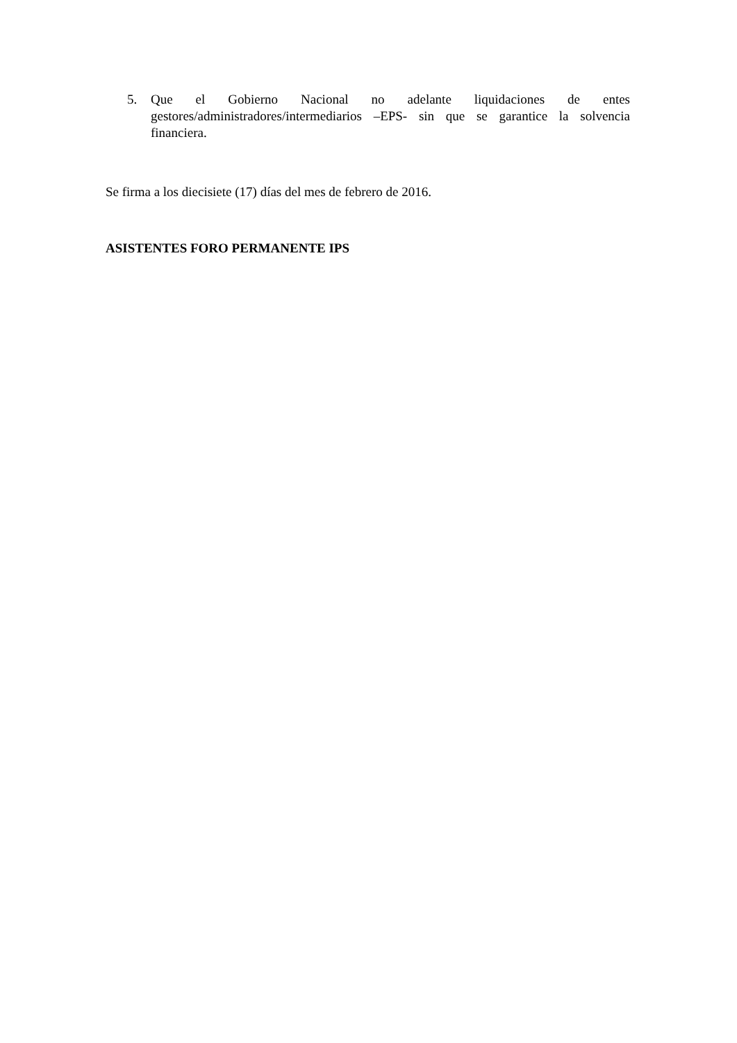5. Que el Gobierno Nacional no adelante liquidaciones de entes gestores/administradores/intermediarios –EPS- sin que se garantice la solvencia financiera.
Se firma a los diecisiete (17) días del mes de febrero de 2016.
ASISTENTES FORO PERMANENTE IPS